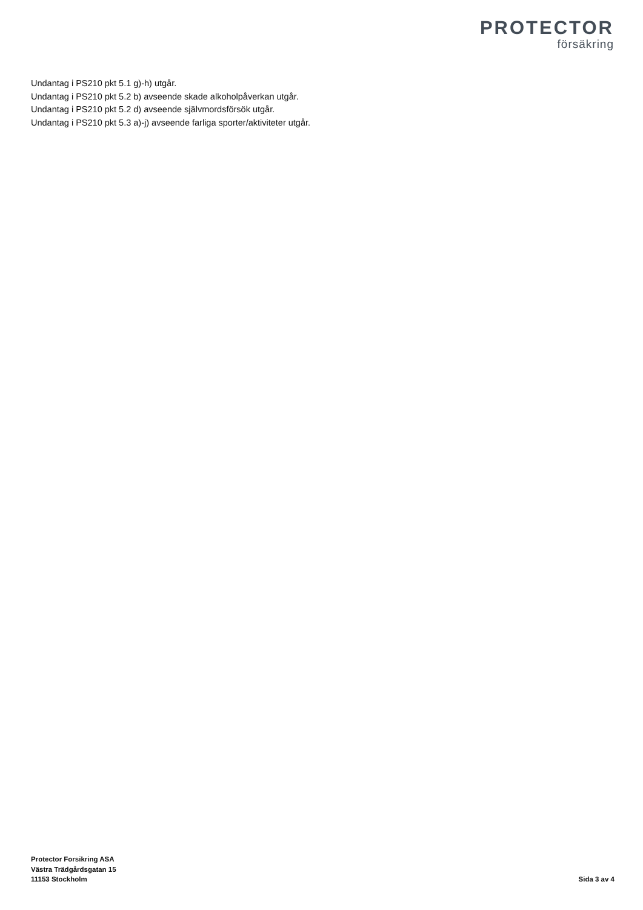PROTECTOR
försäkring
Undantag i PS210 pkt 5.1 g)-h) utgår.
Undantag i PS210 pkt 5.2 b) avseende skade alkoholpåverkan utgår.
Undantag i PS210 pkt 5.2 d) avseende självmordsförsök utgår.
Undantag i PS210 pkt 5.3 a)-j) avseende farliga sporter/aktiviteter utgår.
Protector Forsikring ASA
Västra Trädgårdsgatan 15
11153 Stockholm
Sida 3 av 4